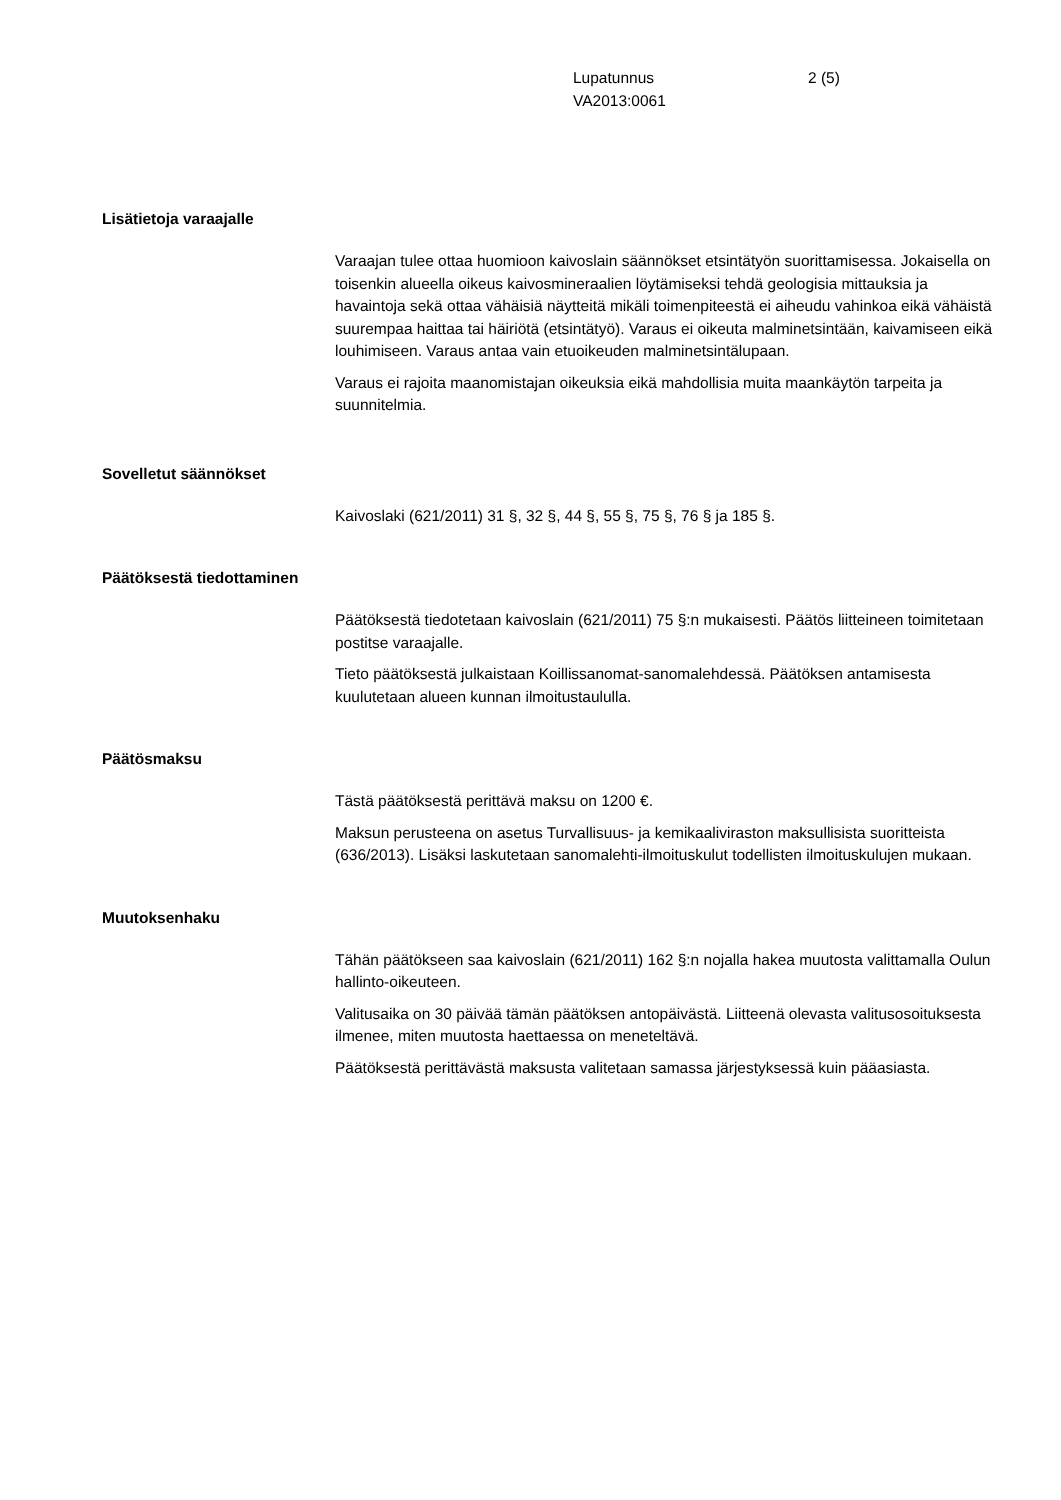Lupatunnus
VA2013:0061
2 (5)
Lisätietoja varaajalle
Varaajan tulee ottaa huomioon kaivoslain säännökset etsintätyön suorittamisessa. Jokaisella on toisenkin alueella oikeus kaivosmineraalien löytämiseksi tehdä geologisia mittauksia ja havaintoja sekä ottaa vähäisiä näytteitä mikäli toimenpiteestä ei aiheudu vahinkoa eikä vähäistä suurempaa haittaa tai häiriötä (etsintätyö). Varaus ei oikeuta malminetsintään, kaivamiseen eikä louhimiseen. Varaus antaa vain etuoikeuden malminetsintälupaan.
Varaus ei rajoita maanomistajan oikeuksia eikä mahdollisia muita maankäytön tarpeita ja suunnitelmia.
Sovelletut säännökset
Kaivoslaki (621/2011) 31 §, 32 §, 44 §, 55 §, 75 §, 76 § ja 185 §.
Päätöksestä tiedottaminen
Päätöksestä tiedotetaan kaivoslain (621/2011) 75 §:n mukaisesti. Päätös liitteineen toimitetaan postitse varaajalle.
Tieto päätöksestä julkaistaan Koillissanomat-sanomalehdessä. Päätöksen antamisesta kuulutetaan alueen kunnan ilmoitustaululla.
Päätösmaksu
Tästä päätöksestä perittävä maksu on 1200 €.
Maksun perusteena on asetus Turvallisuus- ja kemikaaliviraston maksullisista suoritteista (636/2013). Lisäksi laskutetaan sanomalehti-ilmoituskulut todellisten ilmoituskulujen mukaan.
Muutoksenhaku
Tähän päätökseen saa kaivoslain (621/2011) 162 §:n nojalla hakea muutosta valittamalla Oulun hallinto-oikeuteen.
Valitusaika on 30 päivää tämän päätöksen antopäivästä. Liitteenä olevasta valitusosoituksesta ilmenee, miten muutosta haettaessa on meneteltävä.
Päätöksestä perittävästä maksusta valitetaan samassa järjestyksessä kuin pääasiasta.